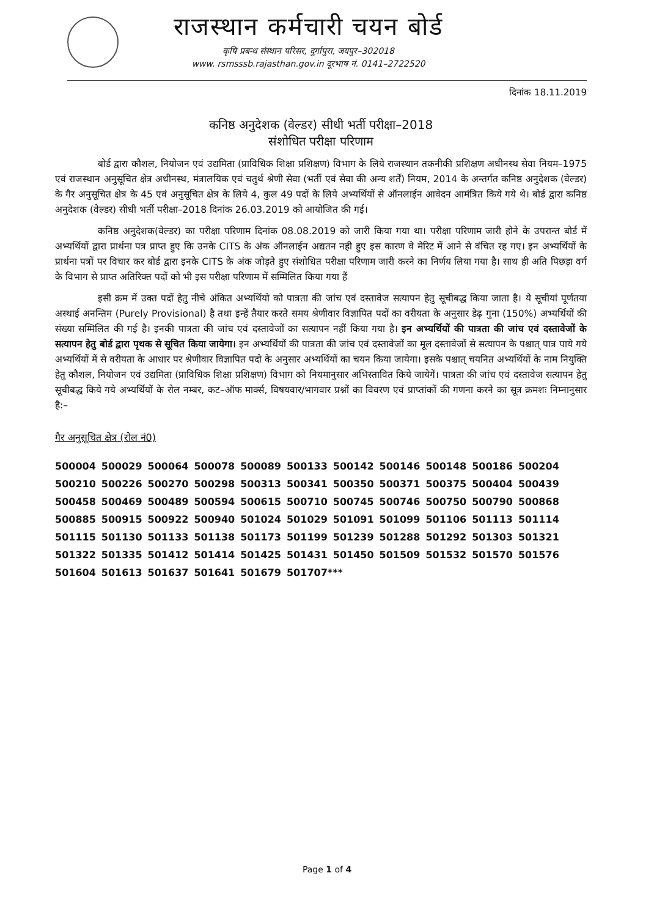राजस्थान कर्मचारी चयन बोर्ड
कृषि प्रबन्ध संस्थान परिसर, दुर्गापुरा, जयपुर–302018
www. rsmsssb.rajasthan.gov.in दूरभाष नं. 0141–2722520
दिनांक 18.11.2019
कनिष्ठ अनुदेशक (वेल्डर) सीधी भर्ती परीक्षा–2018
संशोधित परीक्षा परिणाम
बोर्ड द्वारा कौशल, नियोजन एवं उद्यमिता (प्राविधिक शिक्षा प्रशिक्षण) विभाग के लिये राजस्थान तकनीकी प्रशिक्षण अधीनस्थ सेवा नियम–1975 एवं राजस्थान अनुसूचित क्षेत्र अधीनस्थ, मंत्रालयिक एवं चतुर्थ श्रेणी सेवा (भर्ती एवं सेवा की अन्य शर्तें) नियम, 2014 के अन्तर्गत कनिष्ठ अनुदेशक (वेल्डर) के गैर अनुसूचित क्षेत्र के 45 एवं अनुसूचित क्षेत्र के लिये 4, कुल 49 पदों के लिये अभ्यर्थियों से ऑनलाईन आवेदन आमंत्रित किये गये थे। बोर्ड द्वारा कनिष्ठ अनुदेशक (वेल्डर) सीधी भर्ती परीक्षा–2018 दिनांक 26.03.2019 को आयोजित की गई।
कनिष्ठ अनुदेशक(वेल्डर) का परीक्षा परिणाम दिनांक 08.08.2019 को जारी किया गया था। परीक्षा परिणाम जारी होने के उपरान्त बोर्ड में अभ्यर्थियों द्वारा प्रार्थना पत्र प्राप्त हुए कि उनके CITS के अंक ऑनलाईन अद्यतन नही हुए इस कारण वे मेरिट में आने से वंचित रह गए। इन अभ्यर्थियों के प्रार्थना पत्रों पर विचार कर बोर्ड द्वारा इनके CITS के अंक जोड़ते हुए संशोधित परीक्षा परिणाम जारी करने का निर्णय लिया गया है। साथ ही अति पिछड़ा वर्ग के विभाग से प्राप्त अतिरिक्त पदों को भी इस परीक्षा परिणाम में सम्मिलित किया गया हैं
इसी क्रम में उक्त पदों हेतु नीचे अंकित अभ्यर्थियो को पात्रता की जांच एवं दस्तावेज सत्यापन हेतु सूचीबद्ध किया जाता है। ये सूचीयां पूर्णतया अस्थाई अनन्तिम (Purely Provisional) है तथा इन्हें तैयार करते समय श्रेणीवार विज्ञापित पदों का वरीयता के अनुसार डेढ़ गुना (150%) अभ्यर्थियों की संख्या सम्मिलित की गई है। इनकी पात्रता की जांच एवं दस्तावेजों का सत्यापन नहीं किया गया है। इन अभ्यर्थियों की पात्रता की जांच एवं दस्तावेजों के सत्यापन हेतु बोर्ड द्वारा पृथक से सूचित किया जायेगा। इन अभ्यर्थियों की पात्रता की जांच एवं दस्तावेजों का मूल दस्तावेजों से सत्यापन के पश्चात् पात्र पाये गये अभ्यर्थियों में से वरीयता के आधार पर श्रेणीवार विज्ञापित पदो के अनुसार अभ्यर्थियों का चयन किया जायेगा। इसके पश्चात् चयनित अभ्यर्थियों के नाम नियुक्ति हेतु कौशल, नियोजन एवं उद्यमिता (प्राविधिक शिक्षा प्रशिक्षण) विभाग को नियमानुसार अभिस्तावित किये जायेगें। पात्रता की जांच एवं दस्तावेज सत्यापन हेतु सूचीबद्ध किये गये अभ्यर्थियों के रोल नम्बर, कट–ऑफ मार्क्स, विषयवार/भागवार प्रश्नों का विवरण एवं प्राप्तांकों की गणना करने का सूत्र क्रमशः निम्नानुसार है:–
गैर अनुसूचित क्षेत्र (रोल नं0)
| 500004 | 500029 | 500064 | 500078 | 500089 | 500133 | 500142 | 500146 | 500148 | 500186 | 500204 |
| 500210 | 500226 | 500270 | 500298 | 500313 | 500341 | 500350 | 500371 | 500375 | 500404 | 500439 |
| 500458 | 500469 | 500489 | 500594 | 500615 | 500710 | 500745 | 500746 | 500750 | 500790 | 500868 |
| 500885 | 500915 | 500922 | 500940 | 501024 | 501029 | 501091 | 501099 | 501106 | 501113 | 501114 |
| 501115 | 501130 | 501133 | 501138 | 501173 | 501199 | 501239 | 501288 | 501292 | 501303 | 501321 |
| 501322 | 501335 | 501412 | 501414 | 501425 | 501431 | 501450 | 501509 | 501532 | 501570 | 501576 |
| 501604 | 501613 | 501637 | 501641 | 501679 | 501707*** | | | | | |
Page 1 of 4